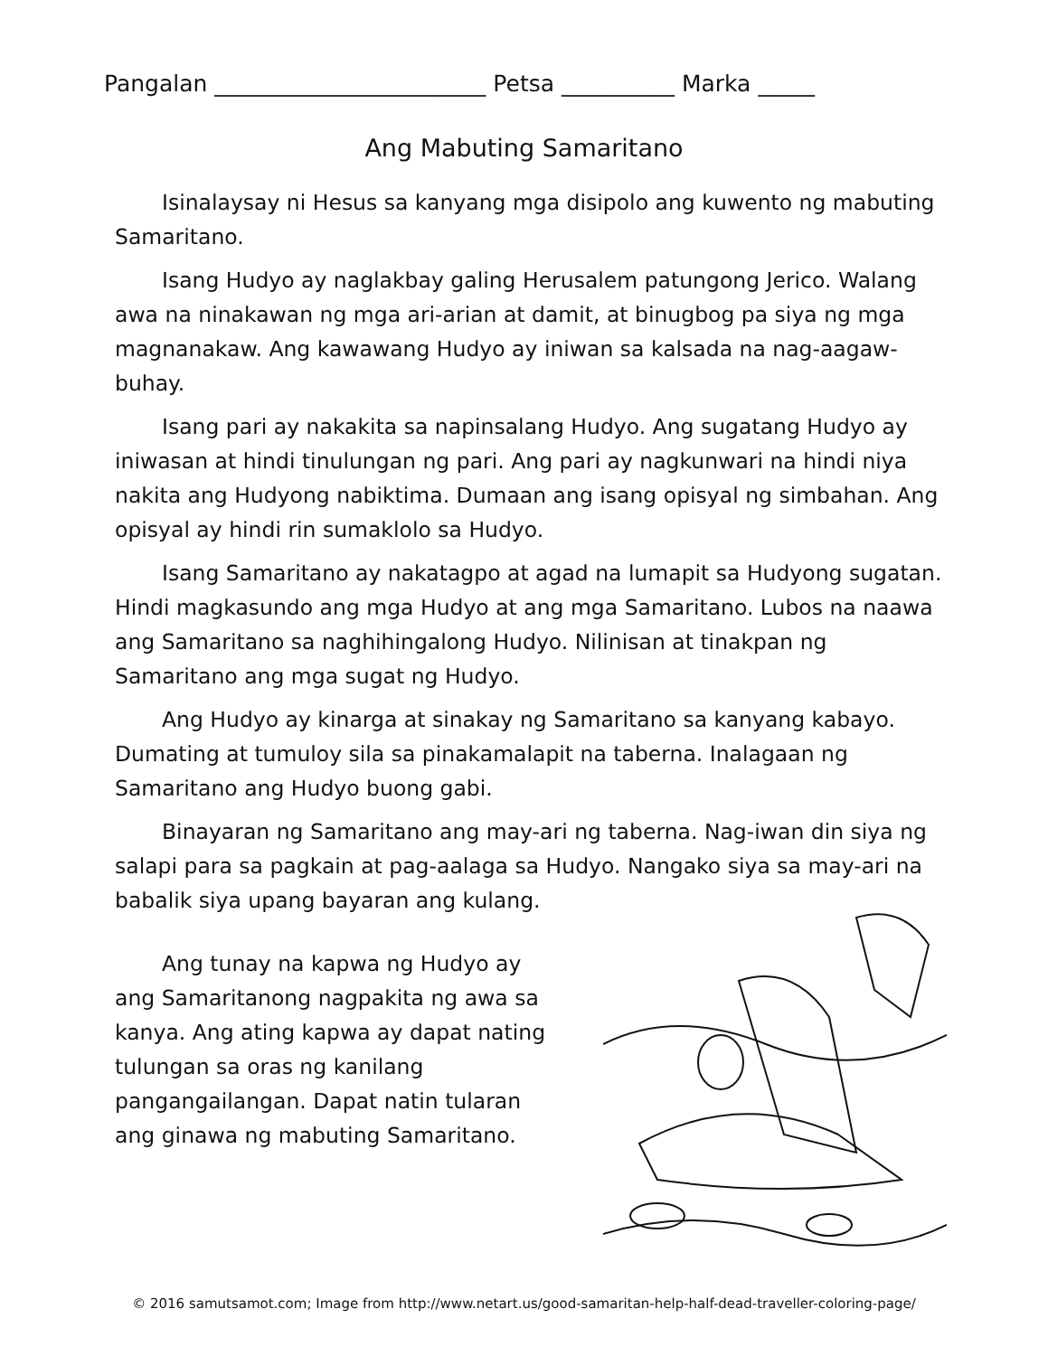Pangalan ________________________ Petsa __________ Marka _____
Ang Mabuting Samaritano
Isinalaysay ni Hesus sa kanyang mga disipolo ang kuwento ng mabuting Samaritano.
Isang Hudyo ay naglakbay galing Herusalem patungong Jerico. Walang awa na ninakawan ng mga ari-arian at damit, at binugbog pa siya ng mga magnanakaw. Ang kawawang Hudyo ay iniwan sa kalsada na nag-aagaw-buhay.
Isang pari ay nakakita sa napinsalang Hudyo. Ang sugatang Hudyo ay iniwasan at hindi tinulungan ng pari. Ang pari ay nagkunwari na hindi niya nakita ang Hudyong nabiktima. Dumaan ang isang opisyal ng simbahan. Ang opisyal ay hindi rin sumaklolo sa Hudyo.
Isang Samaritano ay nakatagpo at agad na lumapit sa Hudyong sugatan. Hindi magkasundo ang mga Hudyo at ang mga Samaritano. Lubos na naawa ang Samaritano sa naghihingalong Hudyo. Nilinisan at tinakpan ng Samaritano ang mga sugat ng Hudyo.
Ang Hudyo ay kinarga at sinakay ng Samaritano sa kanyang kabayo. Dumating at tumuloy sila sa pinakamalapit na taberna. Inalagaan ng Samaritano ang Hudyo buong gabi.
Binayaran ng Samaritano ang may-ari ng taberna. Nag-iwan din siya ng salapi para sa pagkain at pag-aalaga sa Hudyo. Nangako siya sa may-ari na babalik siya upang bayaran ang kulang.
Ang tunay na kapwa ng Hudyo ay ang Samaritanong nagpakita ng awa sa kanya. Ang ating kapwa ay dapat nating tulungan sa oras ng kanilang pangangailangan. Dapat natin tularan ang ginawa ng mabuting Samaritano.
© 2016 samutsamot.com; Image from http://www.netart.us/good-samaritan-help-half-dead-traveller-coloring-page/